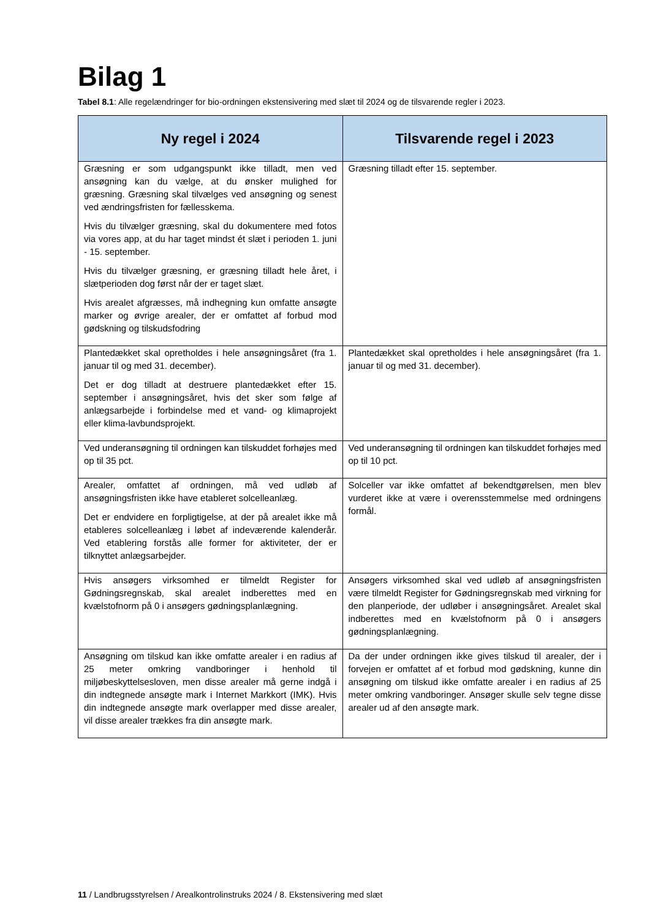Bilag 1
Tabel 8.1: Alle regelændringer for bio-ordningen ekstensivering med slæt til 2024 og de tilsvarende regler i 2023.
| Ny regel i 2024 | Tilsvarende regel i 2023 |
| --- | --- |
| Græsning er som udgangspunkt ikke tilladt, men ved ansøgning kan du vælge, at du ønsker mulighed for græsning. Græsning skal tilvælges ved ansøgning og senest ved ændringsfristen for fællesskema. Hvis du tilvælger græsning, skal du dokumentere med fotos via vores app, at du har taget mindst ét slæt i perioden 1. juni - 15. september. Hvis du tilvælger græsning, er græsning tilladt hele året, i slætperioden dog først når der er taget slæt. Hvis arealet afgræsses, må indhegning kun omfatte ansøgte marker og øvrige arealer, der er omfattet af forbud mod gødskning og tilskudsfodring | Græsning tilladt efter 15. september. |
| Plantedækket skal opretholdes i hele ansøgningsåret (fra 1. januar til og med 31. december). Det er dog tilladt at destruere plantedækket efter 15. september i ansøgningsåret, hvis det sker som følge af anlægsarbejde i forbindelse med et vand- og klimaprojekt eller klima-lavbundsprojekt. | Plantedækket skal opretholdes i hele ansøgningsåret (fra 1. januar til og med 31. december). |
| Ved underansøgning til ordningen kan tilskuddet forhøjes med op til 35 pct. | Ved underansøgning til ordningen kan tilskuddet forhøjes med op til 10 pct. |
| Arealer, omfattet af ordningen, må ved udløb af ansøgningsfristen ikke have etableret solcelleanlæg. Det er endvidere en forpligtigelse, at der på arealet ikke må etableres solcelleanlæg i løbet af indeværende kalenderår. Ved etablering forstås alle former for aktiviteter, der er tilknyttet anlægsarbejder. | Solceller var ikke omfattet af bekendtgørelsen, men blev vurderet ikke at være i overensstemmelse med ordningens formål. |
| Hvis ansøgers virksomhed er tilmeldt Register for Gødningsregnskab, skal arealet indberettes med en kvælstofnorm på 0 i ansøgers gødningsplanlægning. | Ansøgers virksomhed skal ved udløb af ansøgningsfristen være tilmeldt Register for Gødningsregnskab med virkning for den planperiode, der udløber i ansøgningsåret. Arealet skal indberettes med en kvælstofnorm på 0 i ansøgers gødningsplanlægning. |
| Ansøgning om tilskud kan ikke omfatte arealer i en radius af 25 meter omkring vandboringer i henhold til miljøbeskyttelsesloven, men disse arealer må gerne indgå i din indtegnede ansøgte mark i Internet Markkort (IMK). Hvis din indtegnede ansøgte mark overlapper med disse arealer, vil disse arealer trækkes fra din ansøgte mark. | Da der under ordningen ikke gives tilskud til arealer, der i forvejen er omfattet af et forbud mod gødskning, kunne din ansøgning om tilskud ikke omfatte arealer i en radius af 25 meter omkring vandboringer. Ansøger skulle selv tegne disse arealer ud af den ansøgte mark. |
11 / Landbrugsstyrelsen / Arealkontrolinstruks 2024 / 8. Ekstensivering med slæt